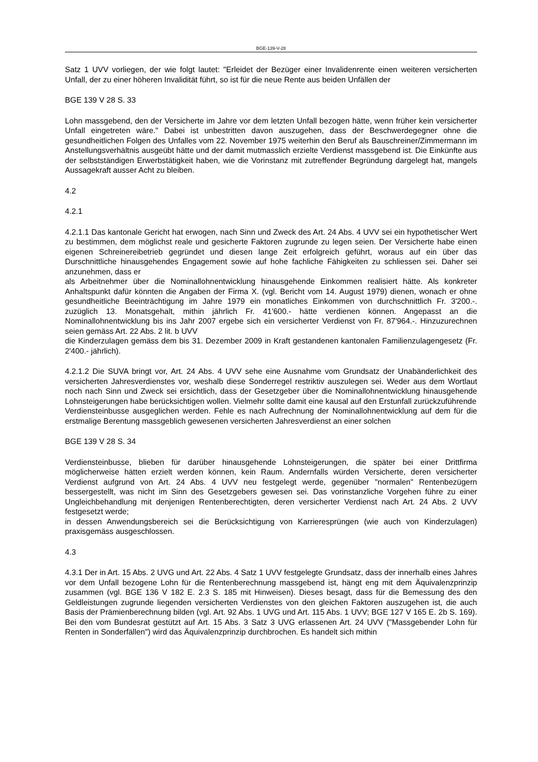BGE-139-V-28
Satz 1 UVV vorliegen, der wie folgt lautet: "Erleidet der Bezüger einer Invalidenrente einen weiteren versicherten Unfall, der zu einer höheren Invalidität führt, so ist für die neue Rente aus beiden Unfällen der
BGE 139 V 28 S. 33
Lohn massgebend, den der Versicherte im Jahre vor dem letzten Unfall bezogen hätte, wenn früher kein versicherter Unfall eingetreten wäre." Dabei ist unbestritten davon auszugehen, dass der Beschwerdegegner ohne die gesundheitlichen Folgen des Unfalles vom 22. November 1975 weiterhin den Beruf als Bauschreiner/Zimmermann im Anstellungsverhältnis ausgeübt hätte und der damit mutmasslich erzielte Verdienst massgebend ist. Die Einkünfte aus der selbstständigen Erwerbstätigkeit haben, wie die Vorinstanz mit zutreffender Begründung dargelegt hat, mangels Aussagekraft ausser Acht zu bleiben.
4.2
4.2.1
4.2.1.1 Das kantonale Gericht hat erwogen, nach Sinn und Zweck des Art. 24 Abs. 4 UVV sei ein hypothetischer Wert zu bestimmen, dem möglichst reale und gesicherte Faktoren zugrunde zu legen seien. Der Versicherte habe einen eigenen Schreinereibetrieb gegründet und diesen lange Zeit erfolgreich geführt, woraus auf ein über das Durschnittliche hinausgehendes Engagement sowie auf hohe fachliche Fähigkeiten zu schliessen sei. Daher sei anzunehmen, dass er
als Arbeitnehmer über die Nominallohnentwicklung hinausgehende Einkommen realisiert hätte. Als konkreter Anhaltspunkt dafür könnten die Angaben der Firma X. (vgl. Bericht vom 14. August 1979) dienen, wonach er ohne gesundheitliche Beeinträchtigung im Jahre 1979 ein monatliches Einkommen von durchschnittlich Fr. 3'200.-. zuzüglich 13. Monatsgehalt, mithin jährlich Fr. 41'600.- hätte verdienen können. Angepasst an die Nominallohnentwicklung bis ins Jahr 2007 ergebe sich ein versicherter Verdienst von Fr. 87'964.-. Hinzuzurechnen seien gemäss Art. 22 Abs. 2 lit. b UVV
die Kinderzulagen gemäss dem bis 31. Dezember 2009 in Kraft gestandenen kantonalen Familienzulagengesetz (Fr. 2'400.- jährlich).
4.2.1.2 Die SUVA bringt vor, Art. 24 Abs. 4 UVV sehe eine Ausnahme vom Grundsatz der Unabänderlichkeit des versicherten Jahresverdienstes vor, weshalb diese Sonderregel restriktiv auszulegen sei. Weder aus dem Wortlaut noch nach Sinn und Zweck sei ersichtlich, dass der Gesetzgeber über die Nominallohnentwicklung hinausgehende Lohnsteigerungen habe berücksichtigen wollen. Vielmehr sollte damit eine kausal auf den Erstunfall zurückzuführende
Verdiensteinbusse ausgeglichen werden. Fehle es nach Aufrechnung der Nominallohnentwicklung auf dem für die erstmalige Berentung massgeblich gewesenen versicherten Jahresverdienst an einer solchen
BGE 139 V 28 S. 34
Verdiensteinbusse, blieben für darüber hinausgehende Lohnsteigerungen, die später bei einer Drittfirma möglicherweise hätten erzielt werden können, kein Raum. Andernfalls würden Versicherte, deren versicherter Verdienst aufgrund von Art. 24 Abs. 4 UVV neu festgelegt werde, gegenüber "normalen" Rentenbezügern bessergestellt, was nicht im Sinn des Gesetzgebers gewesen sei. Das vorinstanzliche Vorgehen führe zu einer Ungleichbehandlung mit denjenigen Rentenberechtigten, deren versicherter Verdienst nach Art. 24 Abs. 2 UVV festgesetzt werde;
in dessen Anwendungsbereich sei die Berücksichtigung von Karrieresprüngen (wie auch von Kinderzulagen) praxisgemäss ausgeschlossen.
4.3
4.3.1 Der in Art. 15 Abs. 2 UVG und Art. 22 Abs. 4 Satz 1 UVV festgelegte Grundsatz, dass der innerhalb eines Jahres vor dem Unfall bezogene Lohn für die Rentenberechnung massgebend ist, hängt eng mit dem Äquivalenzprinzip zusammen (vgl. BGE 136 V 182 E. 2.3 S. 185 mit Hinweisen). Dieses besagt, dass für die Bemessung des den Geldleistungen zugrunde liegenden versicherten Verdienstes von den gleichen Faktoren auszugehen ist, die auch Basis der Prämienberechnung bilden (vgl. Art. 92 Abs. 1 UVG und Art. 115 Abs. 1 UVV; BGE 127 V 165 E. 2b S. 169). Bei den vom Bundesrat gestützt auf Art. 15 Abs. 3 Satz 3 UVG erlassenen Art. 24 UVV ("Massgebender Lohn für Renten in Sonderfällen") wird das Äquivalenzprinzip durchbrochen. Es handelt sich mithin